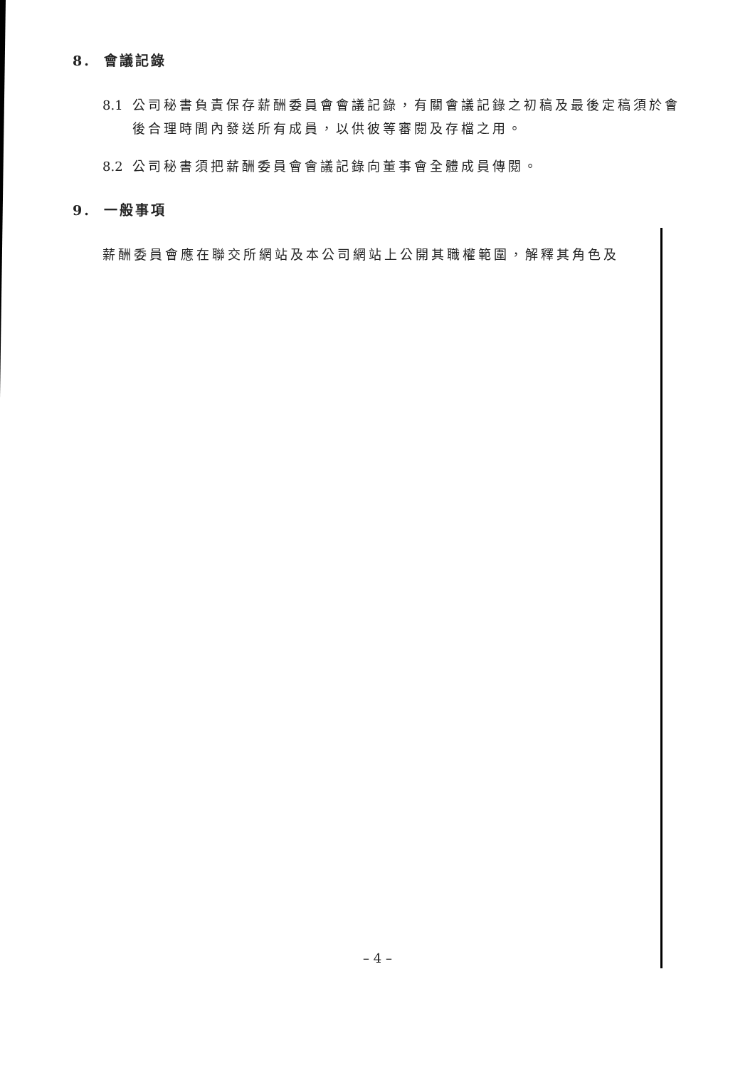8. 會議記錄
8.1
公司秘書負責保存薪酬委員會會議記錄，有關會議記錄之初稿及最後定稿須於會後合理時間內發送所有成員，以供彼等審閱及存檔之用。
8.2
公司秘書須把薪酬委員會會議記錄向董事會全體成員傳閱。
9. 一般事項
薪酬委員會應在聯交所網站及本公司網站上公開其職權範圍，解釋其角色及
– 4 –